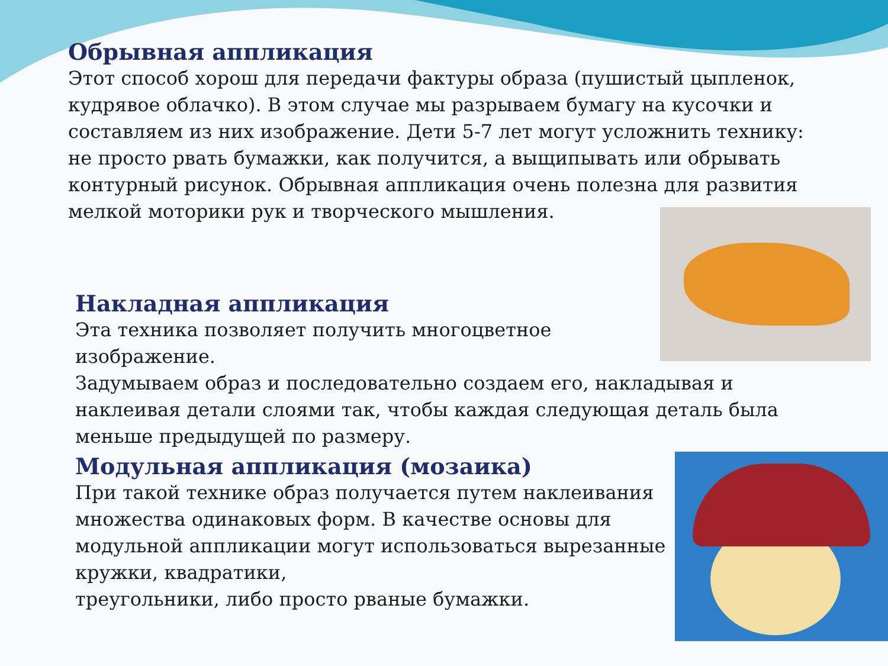Обрывная аппликация
Этот способ хорош для передачи фактуры образа (пушистый цыпленок, кудрявое облачко). В этом случае мы разрываем бумагу на кусочки и составляем из них изображение. Дети 5-7 лет могут усложнить технику: не просто рвать бумажки, как получится, а выщипывать или обрывать контурный рисунок. Обрывная аппликация очень полезна для развития мелкой моторики рук и творческого мышления.
Накладная аппликация
Эта техника позволяет получить многоцветное
изображение.
Задумываем образ и последовательно создаем его, накладывая и наклеивая детали слоями так, чтобы каждая следующая деталь была меньше предыдущей по размеру.
Модульная аппликация (мозаика)
При такой технике образ получается путем наклеивания множества одинаковых форм. В качестве основы для модульной аппликации могут использоваться вырезанные кружки, квадратики,
треугольники, либо просто рваные бумажки.